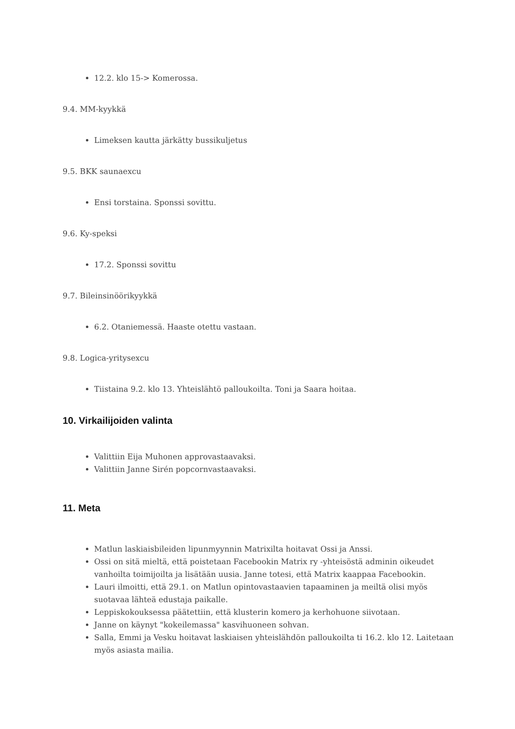12.2. klo 15-> Komerossa.
9.4. MM-kyykkä
Limeksen kautta järkätty bussikuljetus
9.5. BKK saunaexcu
Ensi torstaina. Sponssi sovittu.
9.6. Ky-speksi
17.2. Sponssi sovittu
9.7. Bileinsinöörikyykkä
6.2. Otaniemessä. Haaste otettu vastaan.
9.8. Logica-yritysexcu
Tiistaina 9.2. klo 13. Yhteislähtö palloukoilta. Toni ja Saara hoitaa.
10. Virkailijoiden valinta
Valittiin Eija Muhonen approvastaavaksi.
Valittiin Janne Sirén popcornvastaavaksi.
11. Meta
Matlun laskiaisbileiden lipunmyynnin Matrixilta hoitavat Ossi ja Anssi.
Ossi on sitä mieltä, että poistetaan Facebookin Matrix ry -yhteisöstä adminin oikeudet vanhoilta toimijoilta ja lisätään uusia. Janne totesi, että Matrix kaappaa Facebookin.
Lauri ilmoitti, että 29.1. on Matlun opintovastaavien tapaaminen ja meiltä olisi myös suotavaa lähteä edustaja paikalle.
Leppiskokouksessa päätettiin, että klusterin komero ja kerhohuone siivotaan.
Janne on käynyt "kokeilemassa" kasvihuoneen sohvan.
Salla, Emmi ja Vesku hoitavat laskiaisen yhteislähdön palloukoilta ti 16.2. klo 12. Laitetaan myös asiasta mailia.